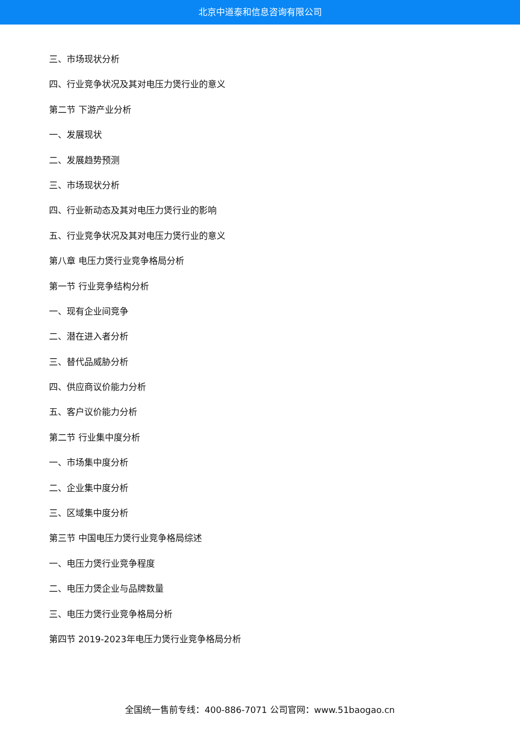北京中道泰和信息咨询有限公司
三、市场现状分析
四、行业竞争状况及其对电压力煲行业的意义
第二节 下游产业分析
一、发展现状
二、发展趋势预测
三、市场现状分析
四、行业新动态及其对电压力煲行业的影响
五、行业竞争状况及其对电压力煲行业的意义
第八章 电压力煲行业竞争格局分析
第一节 行业竞争结构分析
一、现有企业间竞争
二、潜在进入者分析
三、替代品威胁分析
四、供应商议价能力分析
五、客户议价能力分析
第二节 行业集中度分析
一、市场集中度分析
二、企业集中度分析
三、区域集中度分析
第三节 中国电压力煲行业竞争格局综述
一、电压力煲行业竞争程度
二、电压力煲企业与品牌数量
三、电压力煲行业竞争格局分析
第四节 2019-2023年电压力煲行业竞争格局分析
全国统一售前专线：400-886-7071 公司官网：www.51baogao.cn